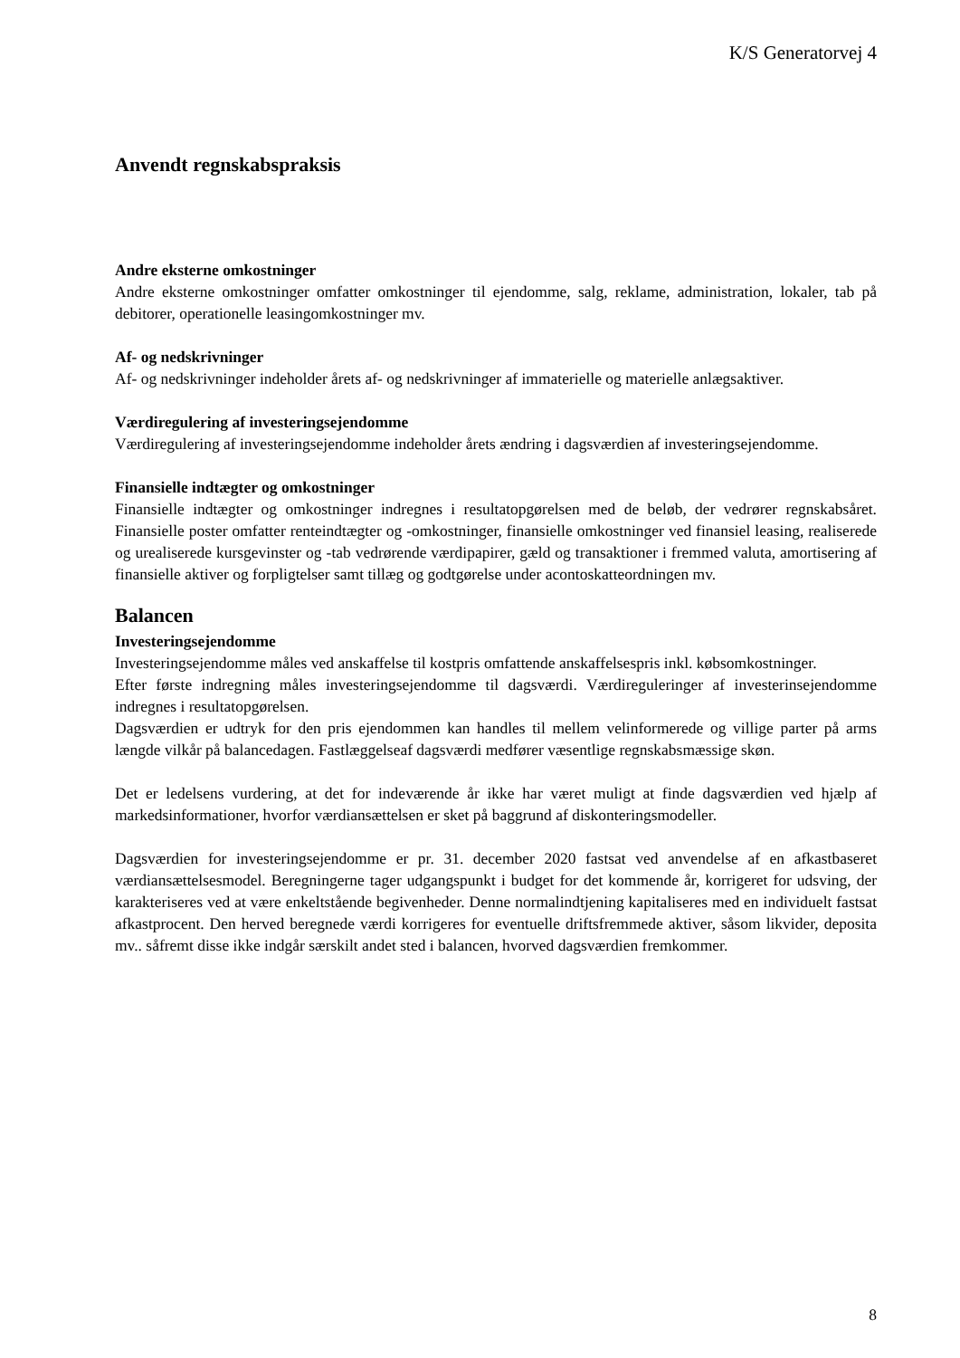K/S Generatorvej 4
Anvendt regnskabspraksis
Andre eksterne omkostninger
Andre eksterne omkostninger omfatter omkostninger til ejendomme, salg, reklame, administration, lokaler, tab på debitorer, operationelle leasingomkostninger mv.
Af- og nedskrivninger
Af- og nedskrivninger indeholder årets af- og nedskrivninger af immaterielle og materielle anlægsaktiver.
Værdiregulering af investeringsejendomme
Værdiregulering af investeringsejendomme indeholder årets ændring i dagsværdien af investeringsejendomme.
Finansielle indtægter og omkostninger
Finansielle indtægter og omkostninger indregnes i resultatopgørelsen med de beløb, der vedrører regnskabsåret. Finansielle poster omfatter renteindtægter og -omkostninger, finansielle omkostninger ved finansiel leasing, realiserede og urealiserede kursgevinster og -tab vedrørende værdipapirer, gæld og transaktioner i fremmed valuta, amortisering af finansielle aktiver og forpligtelser samt tillæg og godtgørelse under acontoskatteordningen mv.
Balancen
Investeringsejendomme
Investeringsejendomme måles ved anskaffelse til kostpris omfattende anskaffelsespris inkl. købsomkostninger.
Efter første indregning måles investeringsejendomme til dagsværdi. Værdireguleringer af investerinsejendomme indregnes i resultatopgørelsen.
Dagsværdien er udtryk for den pris ejendommen kan handles til mellem velinformerede og villige parter på arms længde vilkår på balancedagen. Fastlæggelseaf dagsværdi medfører væsentlige regnskabsmæssige skøn.
Det er ledelsens vurdering, at det for indeværende år ikke har været muligt at finde dagsværdien ved hjælp af markedsinformationer, hvorfor værdiansættelsen er sket på baggrund af diskonteringsmodeller.
Dagsværdien for investeringsejendomme er pr. 31. december 2020 fastsat ved anvendelse af en afkastbaseret værdiansættelsesmodel. Beregningerne tager udgangspunkt i budget for det kommende år, korrigeret for udsving, der karakteriseres ved at være enkeltstående begivenheder. Denne normalindtjening kapitaliseres med en individuelt fastsat afkastprocent. Den herved beregnede værdi korrigeres for eventuelle driftsfremmede aktiver, såsom likvider, deposita mv.. såfremt disse ikke indgår særskilt andet sted i balancen, hvorved dagsværdien fremkommer.
8